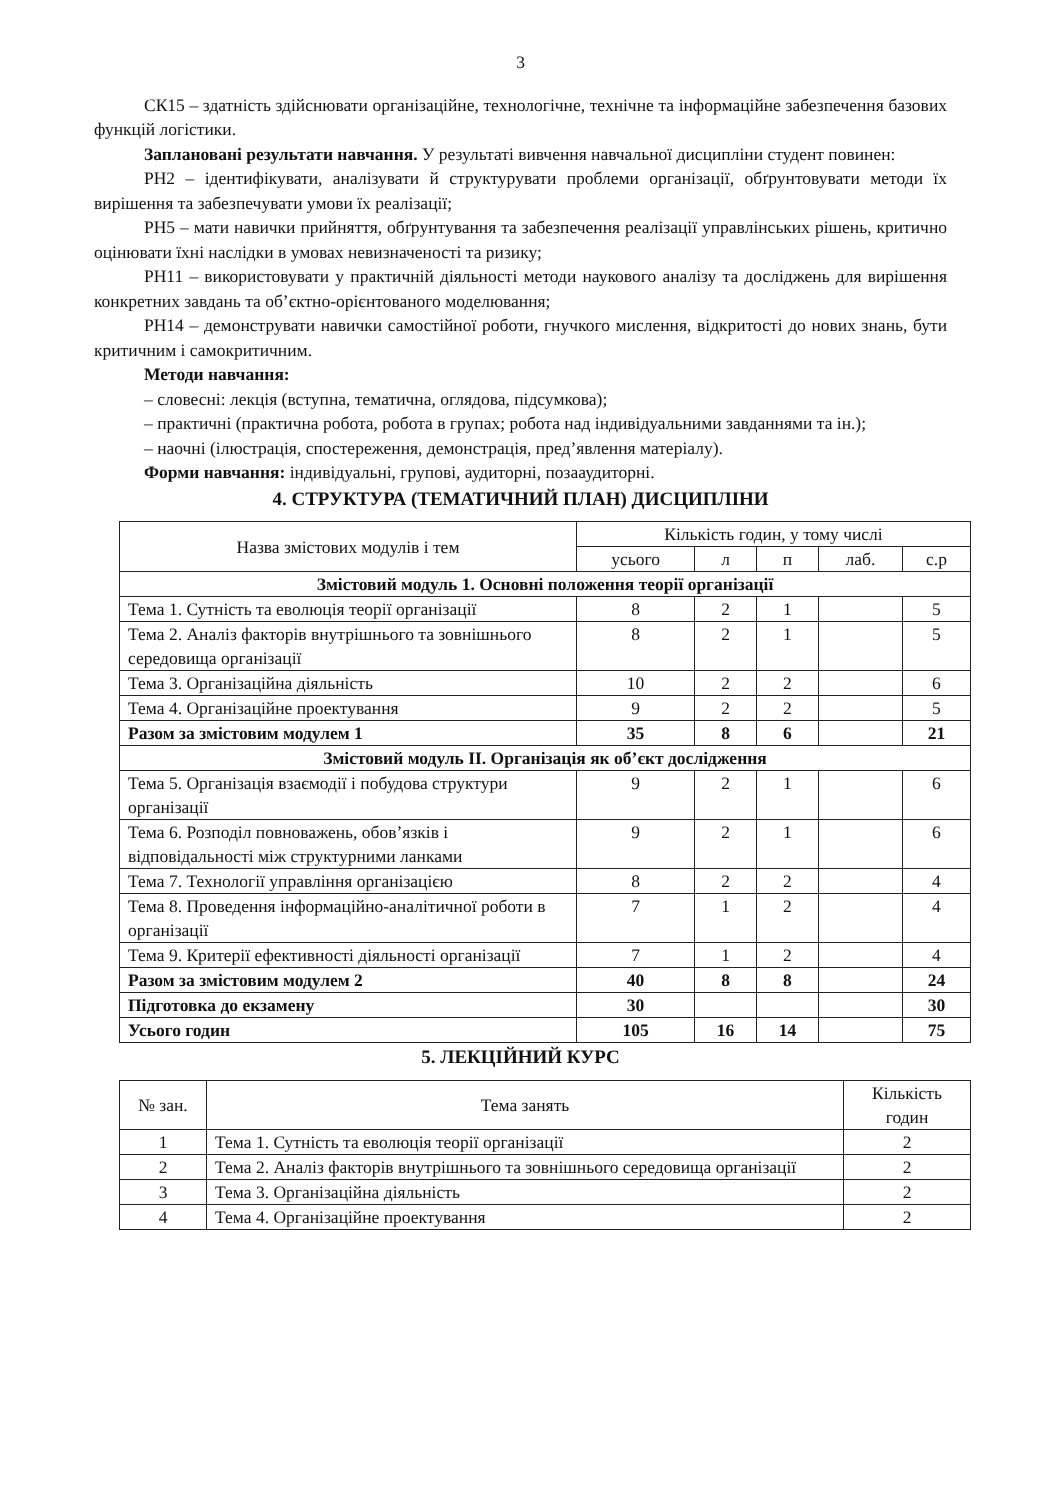3
СК15 – здатність здійснювати організаційне, технологічне, технічне та інформаційне забезпечення базових функцій логістики.
Заплановані результати навчання. У результаті вивчення навчальної дисципліни студент повинен:
РН2 – ідентифікувати, аналізувати й структурувати проблеми організації, обґрунтовувати методи їх вирішення та забезпечувати умови їх реалізації;
РН5 – мати навички прийняття, обґрунтування та забезпечення реалізації управлінських рішень, критично оцінювати їхні наслідки в умовах невизначеності та ризику;
РН11 – використовувати у практичній діяльності методи наукового аналізу та досліджень для вирішення конкретних завдань та об’єктно-орієнтованого моделювання;
РН14 – демонструвати навички самостійної роботи, гнучкого мислення, відкритості до нових знань, бути критичним і самокритичним.
Методи навчання:
– словесні: лекція (вступна, тематична, оглядова, підсумкова);
– практичні (практична робота, робота в групах; робота над індивідуальними завданнями та ін.);
– наочні (ілюстрація, спостереження, демонстрація, пред’явлення матеріалу).
Форми навчання: індивідуальні, групові, аудиторні, позааудиторні.
4. СТРУКТУРА (ТЕМАТИЧНИЙ ПЛАН) ДИСЦИПЛІНИ
| Назва змістових модулів і тем | Кількість годин, у тому числі | | | | |
| --- | --- | --- | --- | --- | --- |
| | усього | л | п | лаб. | с.р |
| Змістовий модуль 1. Основні положення теорії організації | | | | | |
| Тема 1. Сутність та еволюція теорії організації | 8 | 2 | 1 | | 5 |
| Тема 2. Аналіз факторів внутрішнього та зовнішнього середовища організації | 8 | 2 | 1 | | 5 |
| Тема 3. Організаційна діяльність | 10 | 2 | 2 | | 6 |
| Тема 4. Організаційне проектування | 9 | 2 | 2 | | 5 |
| Разом за змістовим модулем 1 | 35 | 8 | 6 | | 21 |
| Змістовий модуль ІІ. Організація як об’єкт дослідження | | | | | |
| Тема 5. Організація взаємодії і побудова структури організації | 9 | 2 | 1 | | 6 |
| Тема 6. Розподіл повноважень, обов’язків і відповідальності між структурними ланками | 9 | 2 | 1 | | 6 |
| Тема 7. Технології управління організацією | 8 | 2 | 2 | | 4 |
| Тема 8. Проведення інформаційно-аналітичної роботи в організації | 7 | 1 | 2 | | 4 |
| Тема 9. Критерії ефективності діяльності організації | 7 | 1 | 2 | | 4 |
| Разом за змістовим модулем 2 | 40 | 8 | 8 | | 24 |
| Підготовка до екзамену | 30 | | | | 30 |
| Усього годин | 105 | 16 | 14 | | 75 |
5. ЛЕКЦІЙНИЙ КУРС
| № зан. | Тема занять | Кількість годин |
| --- | --- | --- |
| 1 | Тема 1. Сутність та еволюція теорії організації | 2 |
| 2 | Тема 2. Аналіз факторів внутрішнього та зовнішнього середовища організації | 2 |
| 3 | Тема 3. Організаційна діяльність | 2 |
| 4 | Тема 4. Організаційне проектування | 2 |